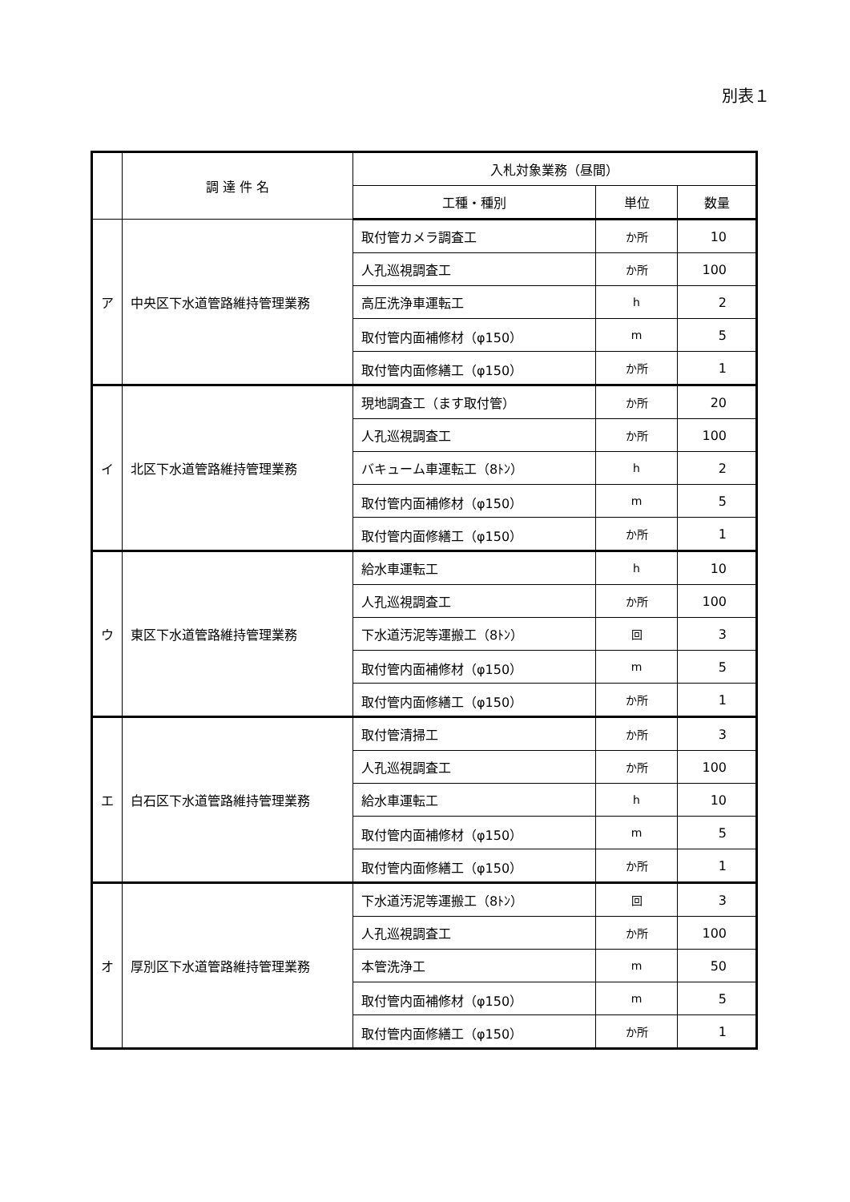別表１
| | 調 達 件 名 | 入札対象業務（昼間） | | |
| --- | --- | --- | --- | --- |
| | | 工種・種別 | 単位 | 数量 |
| ア | 中央区下水道管路維持管理業務 | 取付管カメラ調査工 | か所 | 10 |
| | | 人孔巡視調査工 | か所 | 100 |
| | | 高圧洗浄車運転工 | h | 2 |
| | | 取付管内面補修材（φ150） | m | 5 |
| | | 取付管内面修繕工（φ150） | か所 | 1 |
| イ | 北区下水道管路維持管理業務 | 現地調査工（ます取付管） | か所 | 20 |
| | | 人孔巡視調査工 | か所 | 100 |
| | | バキューム車運転工（8ﾄﾝ） | h | 2 |
| | | 取付管内面補修材（φ150） | m | 5 |
| | | 取付管内面修繕工（φ150） | か所 | 1 |
| ウ | 東区下水道管路維持管理業務 | 給水車運転工 | h | 10 |
| | | 人孔巡視調査工 | か所 | 100 |
| | | 下水道汚泥等運搬工（8ﾄﾝ） | 回 | 3 |
| | | 取付管内面補修材（φ150） | m | 5 |
| | | 取付管内面修繕工（φ150） | か所 | 1 |
| エ | 白石区下水道管路維持管理業務 | 取付管清掃工 | か所 | 3 |
| | | 人孔巡視調査工 | か所 | 100 |
| | | 給水車運転工 | h | 10 |
| | | 取付管内面補修材（φ150） | m | 5 |
| | | 取付管内面修繕工（φ150） | か所 | 1 |
| オ | 厚別区下水道管路維持管理業務 | 下水道汚泥等運搬工（8ﾄﾝ） | 回 | 3 |
| | | 人孔巡視調査工 | か所 | 100 |
| | | 本管洗浄工 | m | 50 |
| | | 取付管内面補修材（φ150） | m | 5 |
| | | 取付管内面修繕工（φ150） | か所 | 1 |